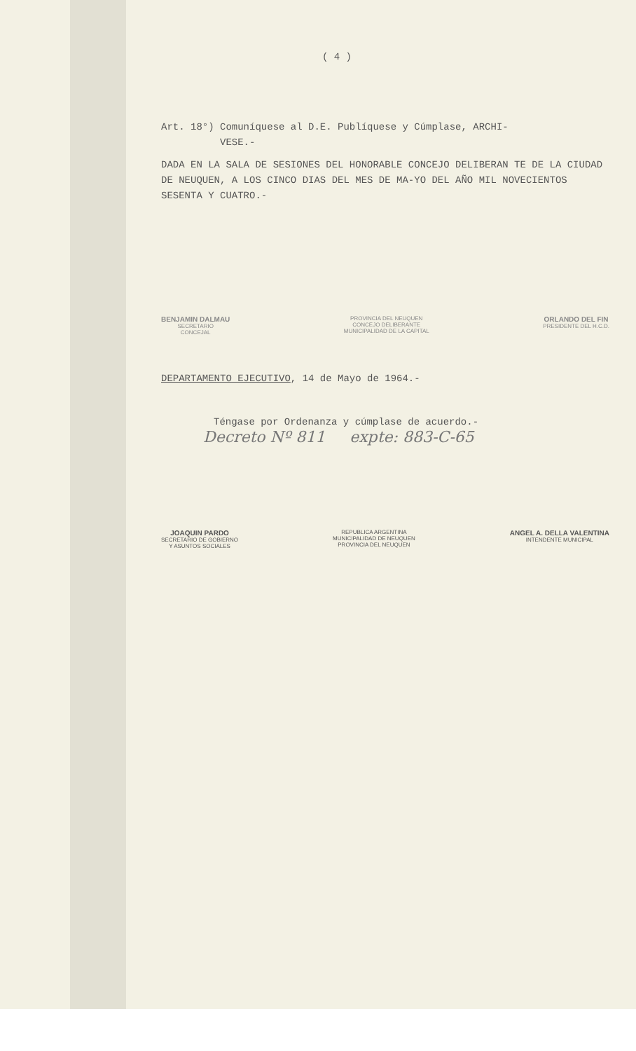( 4 )
Art. 18°) Comuníquese al D.E. Publíquese y Cúmplase, ARCHI-
VESE.-
DADA EN LA SALA DE SESIONES DEL HONORABLE CONCEJO DELIBERAN TE DE LA CIUDAD DE NEUQUEN, A LOS CINCO DIAS DEL MES DE MA-YO DEL AÑO MIL NOVECIENTOS SESENTA Y CUATRO.-
BENJAMIN DALMAU
SECRETARIO
CONCEJAL
PROVINCIA DEL NEUQUEN
CONCEJO DELIBERANTE
MUNICIPALIDAD DE LA CAPITAL
ORLANDO DEL FIN
PRESIDENTE DEL H.C.D.
DEPARTAMENTO EJECUTIVO, 14 de Mayo de 1964.-
Téngase por Ordenanza y cúmplase de acuerdo.-
Decreto Nº 811 expte: 883-C-65
JOAQUIN PARDO
SECRETARIO DE GOBIERNO
Y ASUNTOS SOCIALES
REPUBLICA ARGENTINA
MUNICIPALIDAD DE NEUQUEN
PROVINCIA DEL NEUQUEN
ANGEL A. DELLA VALENTINA
INTENDENTE MUNICIPAL